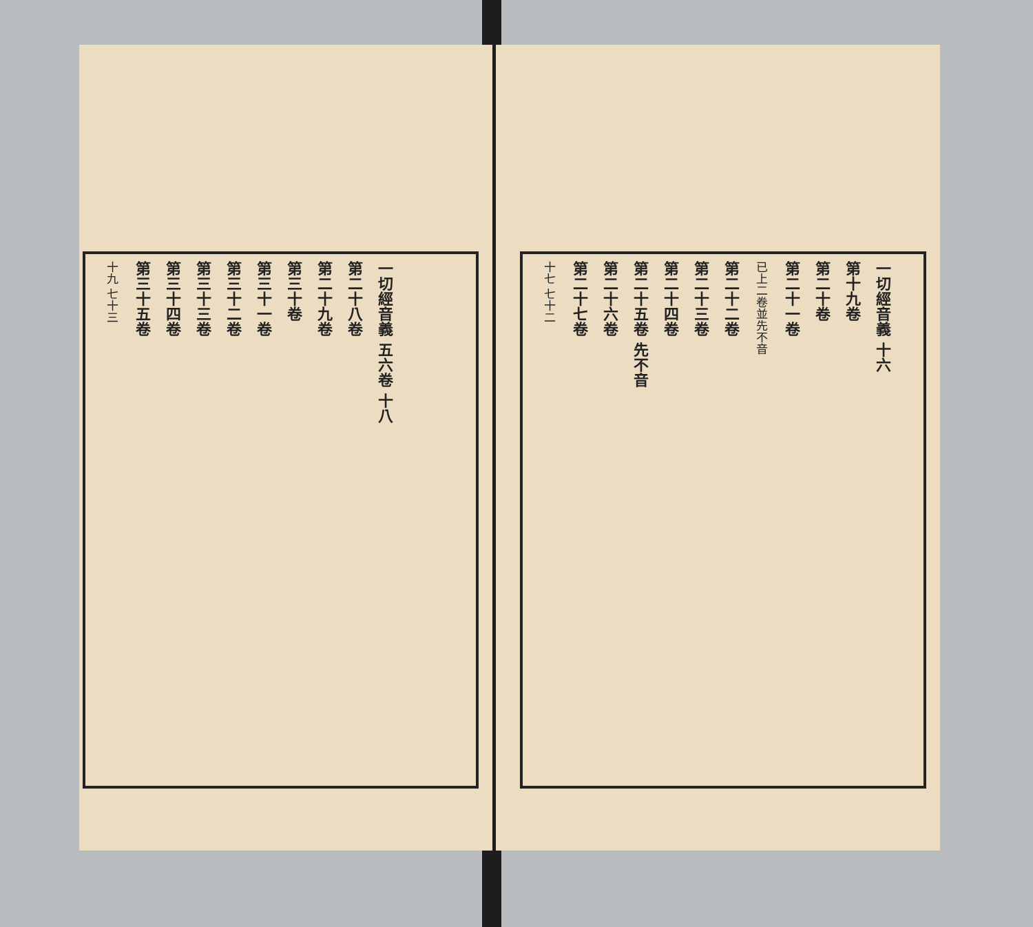一切經音義 五六卷 十八
第二十八卷
第二十九卷
第三十卷
第三十一卷
第三十二卷
第三十三卷
第三十四卷
第三十五卷
十九 七十三
一切經音義 十六
第十九卷
第二十卷
第二十一卷
已上二卷並先不音
第二十二卷
第二十三卷
第二十四卷
第二十五卷 先不音
第二十六卷
第二十七卷
十七 七十二